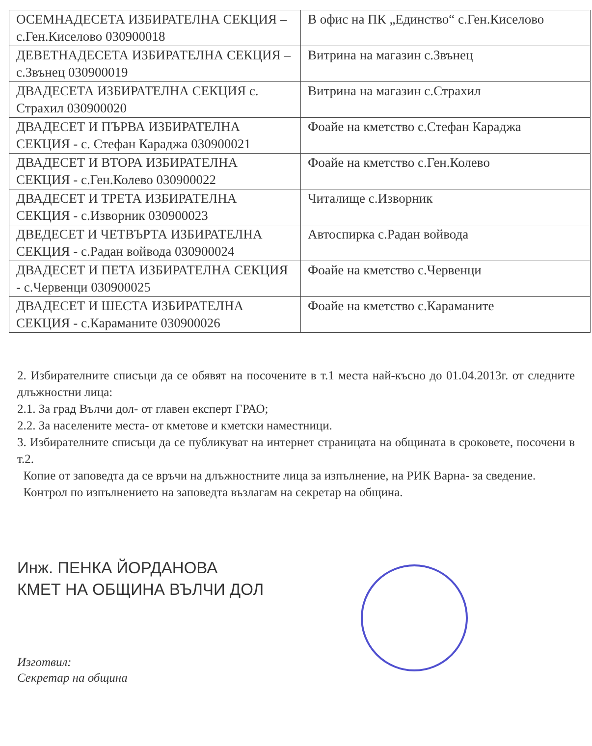| ОСЕМНАДЕСЕТА ИЗБИРАТЕЛНА СЕКЦИЯ – с.Ген.Киселово 030900018 | В офис на ПК „Единство“ с.Ген.Киселово |
| ДЕВЕТНАДЕСЕТА ИЗБИРАТЕЛНА СЕКЦИЯ – с.Звънец 030900019 | Витрина на магазин с.Звънец |
| ДВАДЕСЕТА ИЗБИРАТЕЛНА СЕКЦИЯ с. Страхил 030900020 | Витрина на магазин с.Страхил |
| ДВАДЕСЕТ И ПЪРВА ИЗБИРАТЕЛНА СЕКЦИЯ - с. Стефан Караджа 030900021 | Фоайе на кметство с.Стефан Караджа |
| ДВАДЕСЕТ И ВТОРА ИЗБИРАТЕЛНА СЕКЦИЯ - с.Ген.Колево 030900022 | Фоайе на кметство с.Ген.Колево |
| ДВАДЕСЕТ И ТРЕТА ИЗБИРАТЕЛНА СЕКЦИЯ - с.Изворник 030900023 | Читалище с.Изворник |
| ДВЕДЕСЕТ И ЧЕТВЪРТА ИЗБИРАТЕЛНА СЕКЦИЯ - с.Радан войвода 030900024 | Автоспирка с.Радан войвода |
| ДВАДЕСЕТ И ПЕТА ИЗБИРАТЕЛНА СЕКЦИЯ - с.Червенци 030900025 | Фоайе на кметство с.Червенци |
| ДВАДЕСЕТ И ШЕСТА ИЗБИРАТЕЛНА СЕКЦИЯ - с.Караманите 030900026 | Фоайе на кметство с.Караманите |
2. Избирателните списъци да се обявят на посочените в т.1 места най-късно до 01.04.2013г. от следните длъжностни лица:
2.1. За град Вълчи дол- от главен експерт ГРАО;
2.2. За населените места- от кметове и кметски наместници.
3. Избирателните списъци да се публикуват на интернет страницата на общината в сроковете, посочени в т.2.
Копие от заповедта да се връчи на длъжностните лица за изпълнение, на РИК Варна- за сведение.
Контрол по изпълнението на заповедта възлагам на секретар на община.
Инж. ПЕНКА ЙОРДАНОВА
КМЕТ НА ОБЩИНА ВЪЛЧИ ДОЛ
Изготвил:
Секретар на община